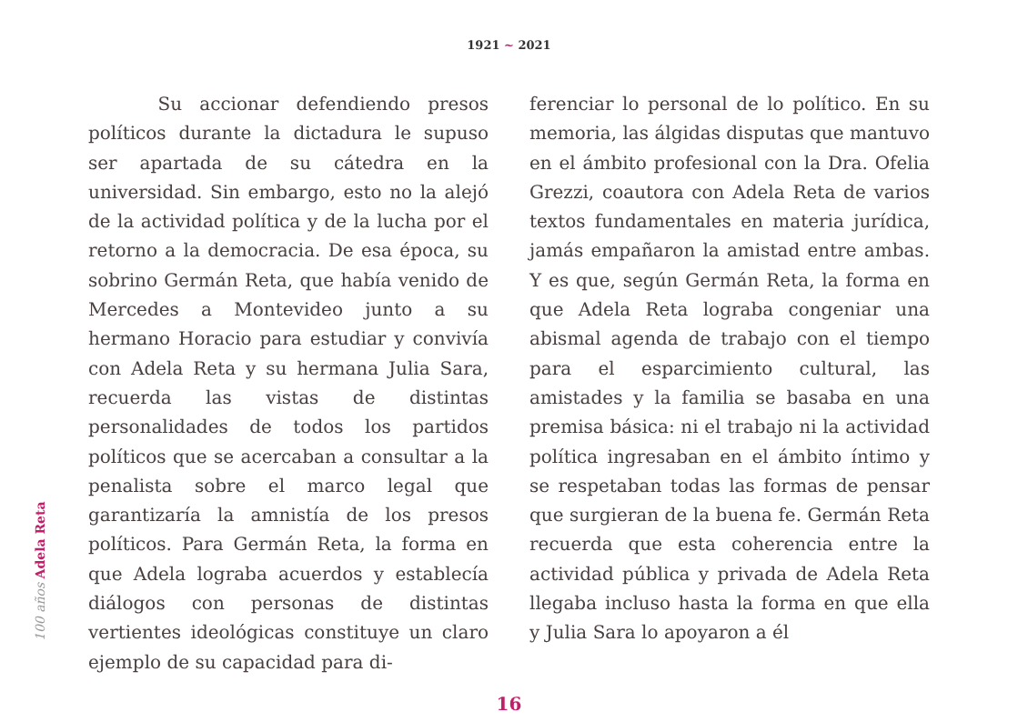1921 ~ 2021
100 años Adela Reta
Su accionar defendiendo presos políticos durante la dictadura le supuso ser apartada de su cátedra en la universidad. Sin embargo, esto no la alejó de la actividad política y de la lucha por el retorno a la democracia. De esa época, su sobrino Germán Reta, que había venido de Mercedes a Montevideo junto a su hermano Horacio para estudiar y convivía con Adela Reta y su hermana Julia Sara, recuerda las vistas de distintas personalidades de todos los partidos políticos que se acercaban a consultar a la penalista sobre el marco legal que garantizaría la amnistía de los presos políticos. Para Germán Reta, la forma en que Adela lograba acuerdos y establecía diálogos con personas de distintas vertientes ideológicas constituye un claro ejemplo de su capacidad para di-
ferenciar lo personal de lo político. En su memoria, las álgidas disputas que mantuvo en el ámbito profesional con la Dra. Ofelia Grezzi, coautora con Adela Reta de varios textos fundamentales en materia jurídica, jamás empañaron la amistad entre ambas. Y es que, según Germán Reta, la forma en que Adela Reta lograba congeniar una abismal agenda de trabajo con el tiempo para el esparcimiento cultural, las amistades y la familia se basaba en una premisa básica: ni el trabajo ni la actividad política ingresaban en el ámbito íntimo y se respetaban todas las formas de pensar que surgieran de la buena fe. Germán Reta recuerda que esta coherencia entre la actividad pública y privada de Adela Reta llegaba incluso hasta la forma en que ella y Julia Sara lo apoyaron a él
16